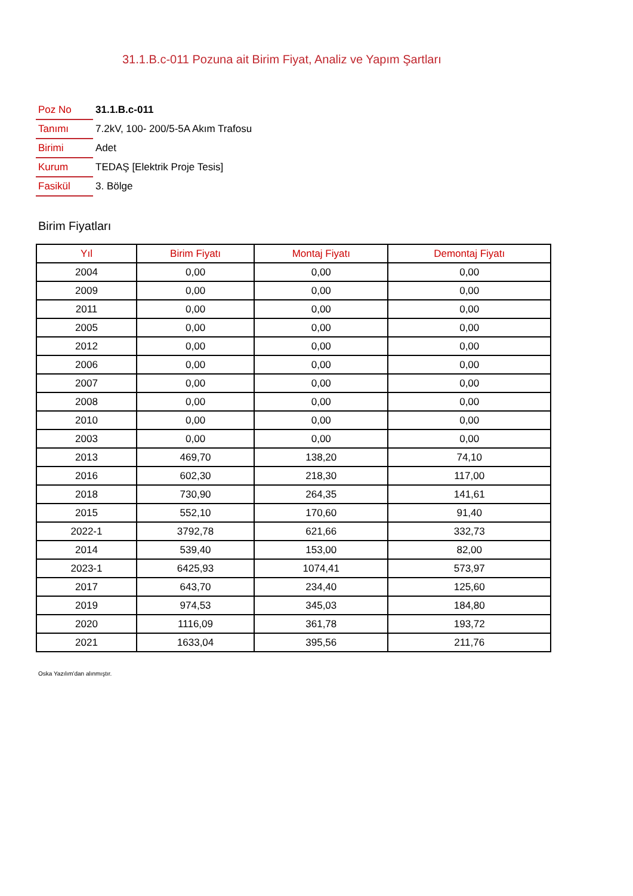31.1.B.c-011 Pozuna ait Birim Fiyat, Analiz ve Yapım Şartları
| Poz No | 31.1.B.c-011 |
| Tanımı | 7.2kV, 100- 200/5-5A Akım Trafosu |
| Birimi | Adet |
| Kurum | TEDAŞ [Elektrik Proje Tesis] |
| Fasikül | 3. Bölge |
Birim Fiyatları
| Yıl | Birim Fiyatı | Montaj Fiyatı | Demontaj Fiyatı |
| --- | --- | --- | --- |
| 2004 | 0,00 | 0,00 | 0,00 |
| 2009 | 0,00 | 0,00 | 0,00 |
| 2011 | 0,00 | 0,00 | 0,00 |
| 2005 | 0,00 | 0,00 | 0,00 |
| 2012 | 0,00 | 0,00 | 0,00 |
| 2006 | 0,00 | 0,00 | 0,00 |
| 2007 | 0,00 | 0,00 | 0,00 |
| 2008 | 0,00 | 0,00 | 0,00 |
| 2010 | 0,00 | 0,00 | 0,00 |
| 2003 | 0,00 | 0,00 | 0,00 |
| 2013 | 469,70 | 138,20 | 74,10 |
| 2016 | 602,30 | 218,30 | 117,00 |
| 2018 | 730,90 | 264,35 | 141,61 |
| 2015 | 552,10 | 170,60 | 91,40 |
| 2022-1 | 3792,78 | 621,66 | 332,73 |
| 2014 | 539,40 | 153,00 | 82,00 |
| 2023-1 | 6425,93 | 1074,41 | 573,97 |
| 2017 | 643,70 | 234,40 | 125,60 |
| 2019 | 974,53 | 345,03 | 184,80 |
| 2020 | 1116,09 | 361,78 | 193,72 |
| 2021 | 1633,04 | 395,56 | 211,76 |
Oska Yazılım'dan alınmıştır.